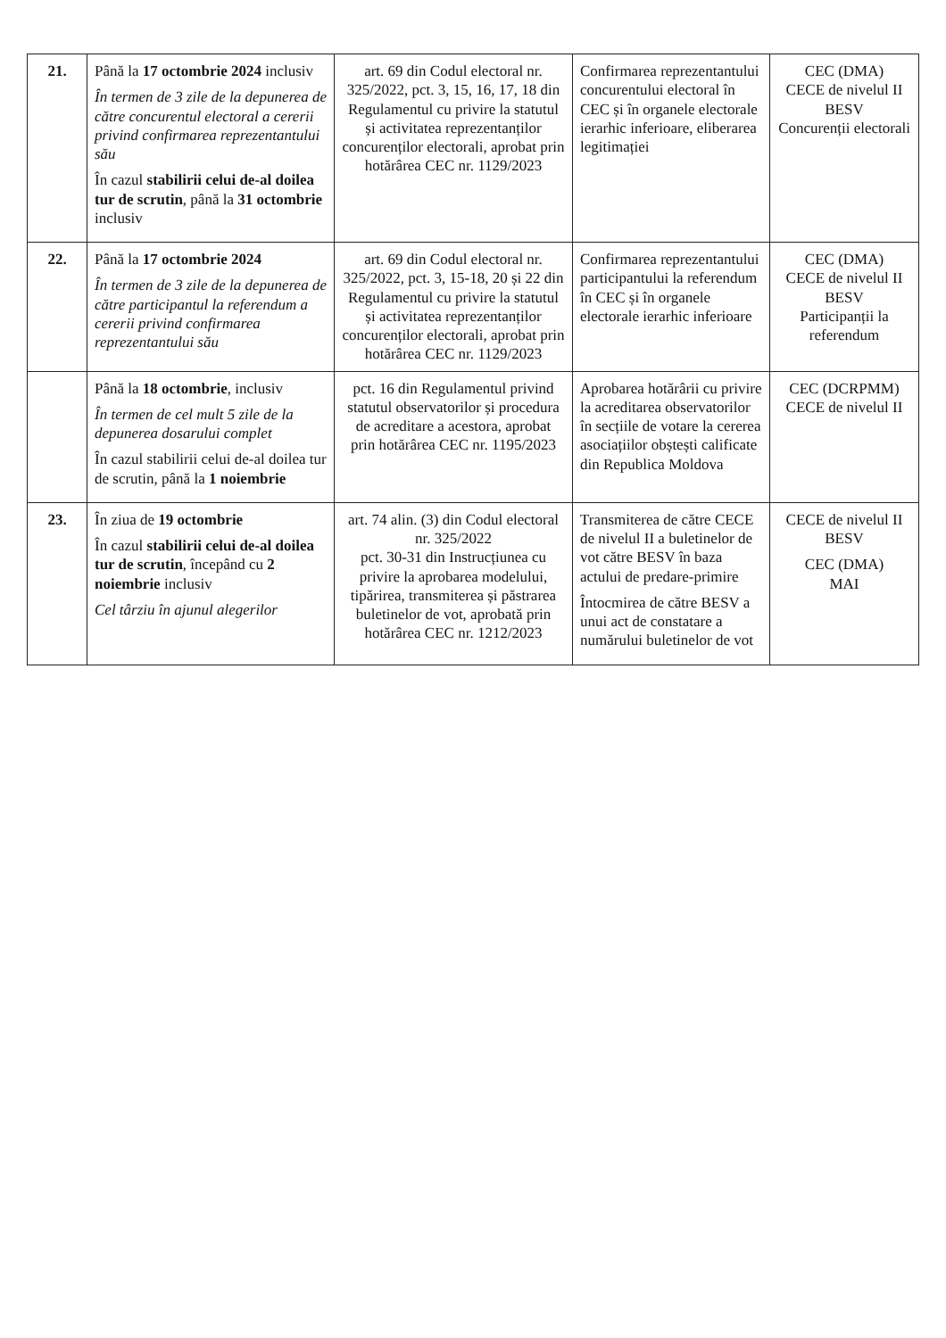| 21. | Până la 17 octombrie 2024 inclusiv În termen de 3 zile de la depunerea de către concurentul electoral a cererii privind confirmarea reprezentantului său În cazul stabilirii celui de-al doilea tur de scrutin , până la 31 octombrie inclusiv | art. 69 din Codul electoral nr. 325/2022, pct. 3, 15, 16, 17, 18 din Regulamentul cu privire la statutul și activitatea reprezentanților concurenților electorali, aprobat prin hotărârea CEC nr. 1129/2023 | Confirmarea reprezentantului concurentului electoral în CEC și în organele electorale ierarhic inferioare, eliberarea legitimației | CEC (DMA) CECE de nivelul II BESV Concurenții electorali |
| 22. | Până la 17 octombrie 2024 În termen de 3 zile de la depunerea de către participantul la referendum a cererii privind confirmarea reprezentantului său | art. 69 din Codul electoral nr. 325/2022, pct. 3, 15-18, 20 și 22 din Regulamentul cu privire la statutul și activitatea reprezentanților concurenților electorali, aprobat prin hotărârea CEC nr. 1129/2023 | Confirmarea reprezentantului participantului la referendum în CEC și în organele electorale ierarhic inferioare | CEC (DMA) CECE de nivelul II BESV Participanții la referendum |
| | Până la 18 octombrie , inclusiv În termen de cel mult 5 zile de la depunerea dosarului complet În cazul stabilirii celui de-al doilea tur de scrutin, până la 1 noiembrie | pct. 16 din Regulamentul privind statutul observatorilor și procedura de acreditare a acestora, aprobat prin hotărârea CEC nr. 1195/2023 | Aprobarea hotărârii cu privire la acreditarea observatorilor în secțiile de votare la cererea asociațiilor obștești calificate din Republica Moldova | CEC (DCRPMM) CECE de nivelul II |
| 23. | În ziua de 19 octombrie În cazul stabilirii celui de-al doilea tur de scrutin , începând cu 2 noiembrie inclusiv Cel târziu în ajunul alegerilor | art. 74 alin. (3) din Codul electoral nr. 325/2022 pct. 30-31 din Instrucțiunea cu privire la aprobarea modelului, tipărirea, transmiterea și păstrarea buletinelor de vot, aprobată prin hotărârea CEC nr. 1212/2023 | Transmiterea de către CECE de nivelul II a buletinelor de vot către BESV în baza actului de predare-primire Întocmirea de către BESV a unui act de constatare a numărului buletinelor de vot | CECE de nivelul II BESV CEC (DMA) MAI |